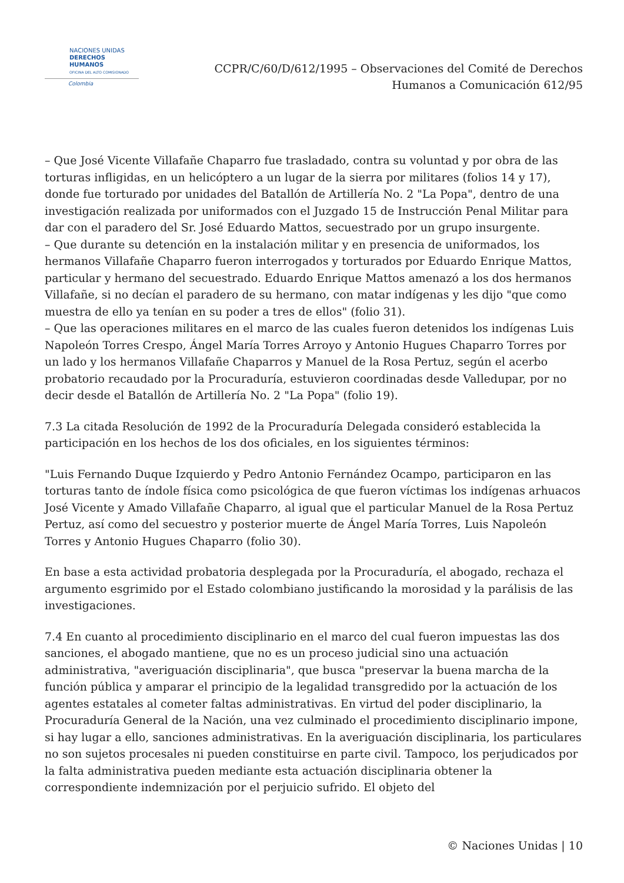NACIONES UNIDAS
DERECHOS HUMANOS
OFICINA DEL ALTO COMISIONADO
Colombia
CCPR/C/60/D/612/1995 – Observaciones del Comité de Derechos
Humanos a Comunicación 612/95
– Que José Vicente Villafañe Chaparro fue trasladado, contra su voluntad y por obra de las torturas infligidas, en un helicóptero a un lugar de la sierra por militares (folios 14 y 17), donde fue torturado por unidades del Batallón de Artillería No. 2 "La Popa", dentro de una investigación realizada por uniformados con el Juzgado 15 de Instrucción Penal Militar para dar con el paradero del Sr. José Eduardo Mattos, secuestrado por un grupo insurgente.
– Que durante su detención en la instalación militar y en presencia de uniformados, los hermanos Villafañe Chaparro fueron interrogados y torturados por Eduardo Enrique Mattos, particular y hermano del secuestrado. Eduardo Enrique Mattos amenazó a los dos hermanos Villafañe, si no decían el paradero de su hermano, con matar indígenas y les dijo "que como muestra de ello ya tenían en su poder a tres de ellos" (folio 31).
– Que las operaciones militares en el marco de las cuales fueron detenidos los indígenas Luis Napoleón Torres Crespo, Ángel María Torres Arroyo y Antonio Hugues Chaparro Torres por un lado y los hermanos Villafañe Chaparros y Manuel de la Rosa Pertuz, según el acerbo probatorio recaudado por la Procuraduría, estuvieron coordinadas desde Valledupar, por no decir desde el Batallón de Artillería No. 2 "La Popa" (folio 19).
7.3 La citada Resolución de 1992 de la Procuraduría Delegada consideró establecida la participación en los hechos de los dos oficiales, en los siguientes términos:
"Luis Fernando Duque Izquierdo y Pedro Antonio Fernández Ocampo, participaron en las torturas tanto de índole física como psicológica de que fueron víctimas los indígenas arhuacos José Vicente y Amado Villafañe Chaparro, al igual que el particular Manuel de la Rosa Pertuz Pertuz, así como del secuestro y posterior muerte de Ángel María Torres, Luis Napoleón Torres y Antonio Hugues Chaparro (folio 30).
En base a esta actividad probatoria desplegada por la Procuraduría, el abogado, rechaza el argumento esgrimido por el Estado colombiano justificando la morosidad y la parálisis de las investigaciones.
7.4 En cuanto al procedimiento disciplinario en el marco del cual fueron impuestas las dos sanciones, el abogado mantiene, que no es un proceso judicial sino una actuación administrativa, "averiguación disciplinaria", que busca "preservar la buena marcha de la función pública y amparar el principio de la legalidad transgredido por la actuación de los agentes estatales al cometer faltas administrativas. En virtud del poder disciplinario, la Procuraduría General de la Nación, una vez culminado el procedimiento disciplinario impone, si hay lugar a ello, sanciones administrativas. En la averiguación disciplinaria, los particulares no son sujetos procesales ni pueden constituirse en parte civil. Tampoco, los perjudicados por la falta administrativa pueden mediante esta actuación disciplinaria obtener la correspondiente indemnización por el perjuicio sufrido. El objeto del
© Naciones Unidas | 10